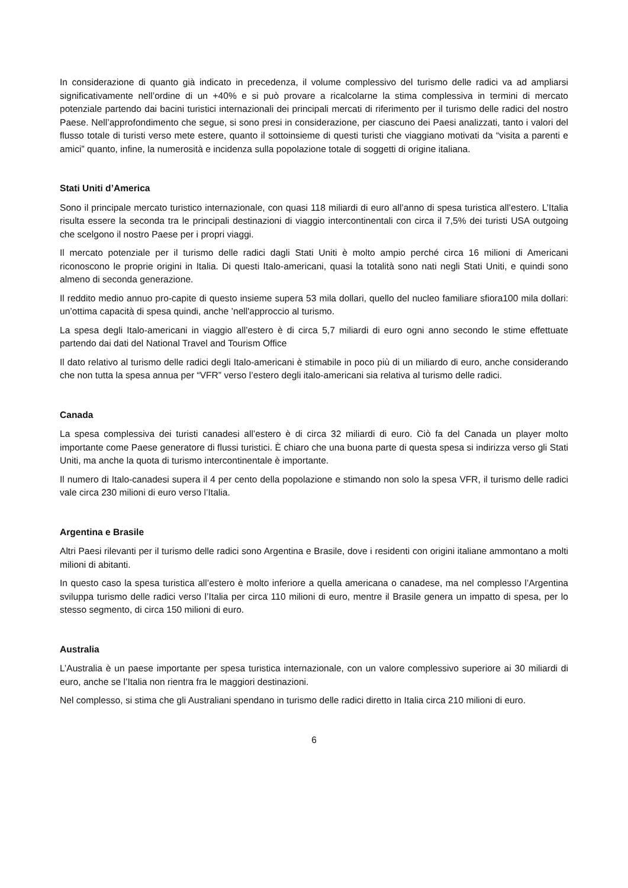In considerazione di quanto già indicato in precedenza, il volume complessivo del turismo delle radici va ad ampliarsi significativamente nell’ordine di un +40% e si può provare a ricalcolarne la stima complessiva in termini di mercato potenziale partendo dai bacini turistici internazionali dei principali mercati di riferimento per il turismo delle radici del nostro Paese. Nell’approfondimento che segue, si sono presi in considerazione, per ciascuno dei Paesi analizzati, tanto i valori del flusso totale di turisti verso mete estere, quanto il sottoinsieme di questi turisti che viaggiano motivati da “visita a parenti e amici” quanto, infine, la numerosità e incidenza sulla popolazione totale di soggetti di origine italiana.
Stati Uniti d’America
Sono il principale mercato turistico internazionale, con quasi 118 miliardi di euro all’anno di spesa turistica all’estero. L’Italia risulta essere la seconda tra le principali destinazioni di viaggio intercontinentali con circa il 7,5% dei turisti USA outgoing che scelgono il nostro Paese per i propri viaggi.
Il mercato potenziale per il turismo delle radici dagli Stati Uniti è molto ampio perché circa 16 milioni di Americani riconoscono le proprie origini in Italia. Di questi Italo-americani, quasi la totalità sono nati negli Stati Uniti, e quindi sono almeno di seconda generazione.
Il reddito medio annuo pro-capite di questo insieme supera 53 mila dollari, quello del nucleo familiare sfiora100 mila dollari: un’ottima capacità di spesa quindi, anche ’nell'approccio al turismo.
La spesa degli Italo-americani in viaggio all’estero è di circa 5,7 miliardi di euro ogni anno secondo le stime effettuate partendo dai dati del National Travel and Tourism Office
Il dato relativo al turismo delle radici degli Italo-americani è stimabile in poco più di un miliardo di euro, anche considerando che non tutta la spesa annua per “VFR” verso l’estero degli italo-americani sia relativa al turismo delle radici.
Canada
La spesa complessiva dei turisti canadesi all’estero è di circa 32 miliardi di euro. Ciò fa del Canada un player molto importante come Paese generatore di flussi turistici. È chiaro che una buona parte di questa spesa si indirizza verso gli Stati Uniti, ma anche la quota di turismo intercontinentale è importante.
Il numero di Italo-canadesi supera il 4 per cento della popolazione e stimando non solo la spesa VFR, il turismo delle radici vale circa 230 milioni di euro verso l’Italia.
Argentina e Brasile
Altri Paesi rilevanti per il turismo delle radici sono Argentina e Brasile, dove i residenti con origini italiane ammontano a molti milioni di abitanti.
In questo caso la spesa turistica all’estero è molto inferiore a quella americana o canadese, ma nel complesso l’Argentina sviluppa turismo delle radici verso l’Italia per circa 110 milioni di euro, mentre il Brasile genera un impatto di spesa, per lo stesso segmento, di circa 150 milioni di euro.
Australia
L’Australia è un paese importante per spesa turistica internazionale, con un valore complessivo superiore ai 30 miliardi di euro, anche se l’Italia non rientra fra le maggiori destinazioni.
Nel complesso, si stima che gli Australiani spendano in turismo delle radici diretto in Italia circa 210 milioni di euro.
6